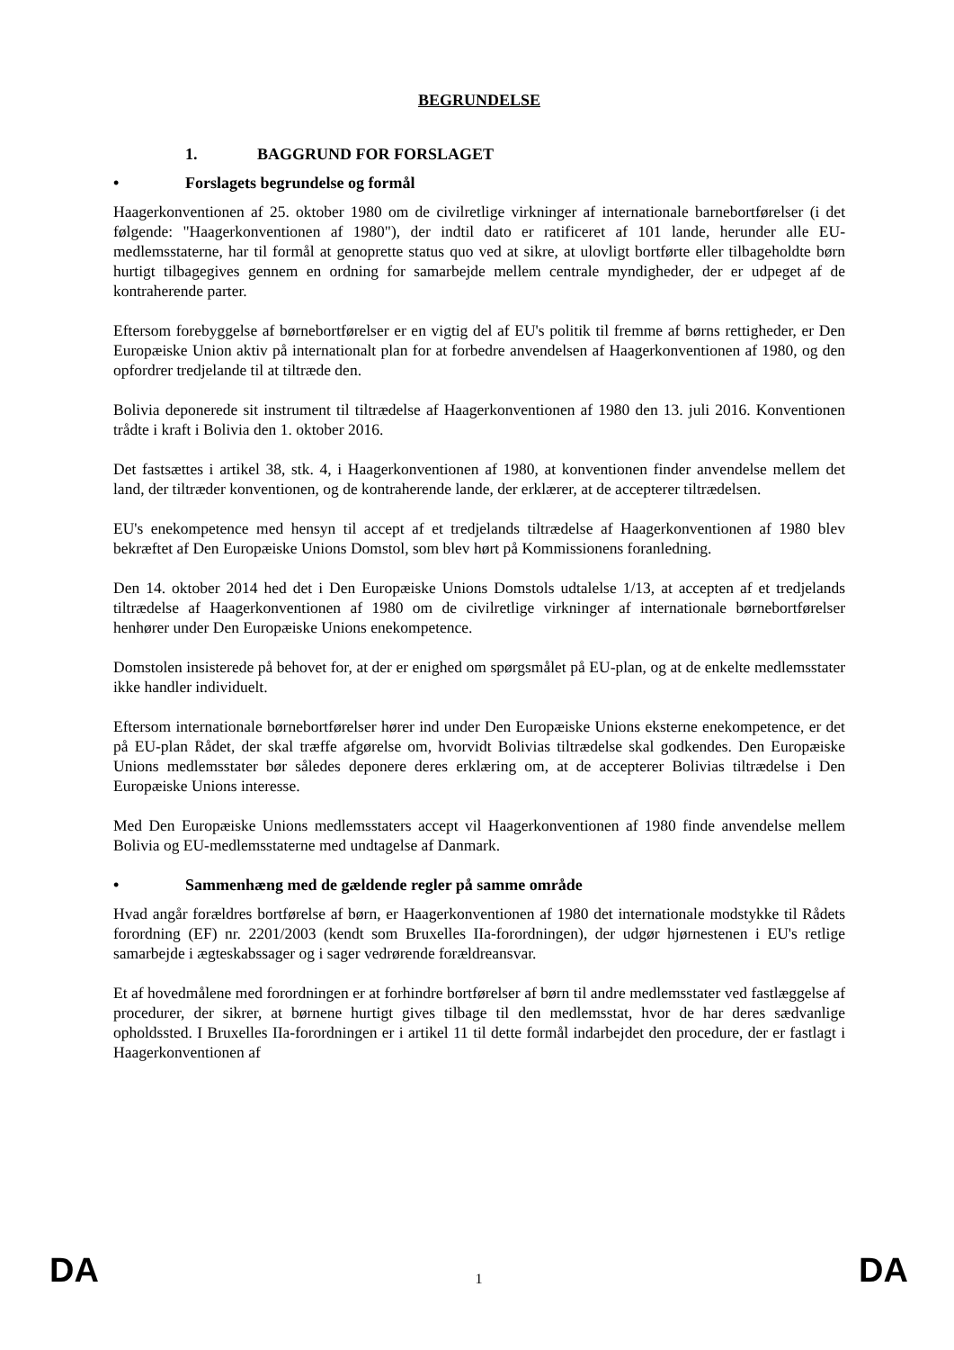BEGRUNDELSE
1. BAGGRUND FOR FORSLAGET
• Forslagets begrundelse og formål
Haagerkonventionen af 25. oktober 1980 om de civilretlige virkninger af internationale barnebortførelser (i det følgende: "Haagerkonventionen af 1980"), der indtil dato er ratificeret af 101 lande, herunder alle EU-medlemsstaterne, har til formål at genoprette status quo ved at sikre, at ulovligt bortførte eller tilbageholdte børn hurtigt tilbagegives gennem en ordning for samarbejde mellem centrale myndigheder, der er udpeget af de kontraherende parter.
Eftersom forebyggelse af børnebortførelser er en vigtig del af EU's politik til fremme af børns rettigheder, er Den Europæiske Union aktiv på internationalt plan for at forbedre anvendelsen af Haagerkonventionen af 1980, og den opfordrer tredjelande til at tiltræde den.
Bolivia deponerede sit instrument til tiltrædelse af Haagerkonventionen af 1980 den 13. juli 2016. Konventionen trådte i kraft i Bolivia den 1. oktober 2016.
Det fastsættes i artikel 38, stk. 4, i Haagerkonventionen af 1980, at konventionen finder anvendelse mellem det land, der tiltræder konventionen, og de kontraherende lande, der erklærer, at de accepterer tiltrædelsen.
EU's enekompetence med hensyn til accept af et tredjelands tiltrædelse af Haagerkonventionen af 1980 blev bekræftet af Den Europæiske Unions Domstol, som blev hørt på Kommissionens foranledning.
Den 14. oktober 2014 hed det i Den Europæiske Unions Domstols udtalelse 1/13, at accepten af et tredjelands tiltrædelse af Haagerkonventionen af 1980 om de civilretlige virkninger af internationale børnebortførelser henhører under Den Europæiske Unions enekompetence.
Domstolen insisterede på behovet for, at der er enighed om spørgsmålet på EU-plan, og at de enkelte medlemsstater ikke handler individuelt.
Eftersom internationale børnebortførelser hører ind under Den Europæiske Unions eksterne enekompetence, er det på EU-plan Rådet, der skal træffe afgørelse om, hvorvidt Bolivias tiltrædelse skal godkendes. Den Europæiske Unions medlemsstater bør således deponere deres erklæring om, at de accepterer Bolivias tiltrædelse i Den Europæiske Unions interesse.
Med Den Europæiske Unions medlemsstaters accept vil Haagerkonventionen af 1980 finde anvendelse mellem Bolivia og EU-medlemsstaterne med undtagelse af Danmark.
• Sammenhæng med de gældende regler på samme område
Hvad angår forældres bortførelse af børn, er Haagerkonventionen af 1980 det internationale modstykke til Rådets forordning (EF) nr. 2201/2003 (kendt som Bruxelles IIa-forordningen), der udgør hjørnestenen i EU's retlige samarbejde i ægteskabssager og i sager vedrørende forældreansvar.
Et af hovedmålene med forordningen er at forhindre bortførelser af børn til andre medlemsstater ved fastlæggelse af procedurer, der sikrer, at børnene hurtigt gives tilbage til den medlemsstat, hvor de har deres sædvanlige opholdssted. I Bruxelles IIa-forordningen er i artikel 11 til dette formål indarbejdet den procedure, der er fastlagt i Haagerkonventionen af
DA 1 DA